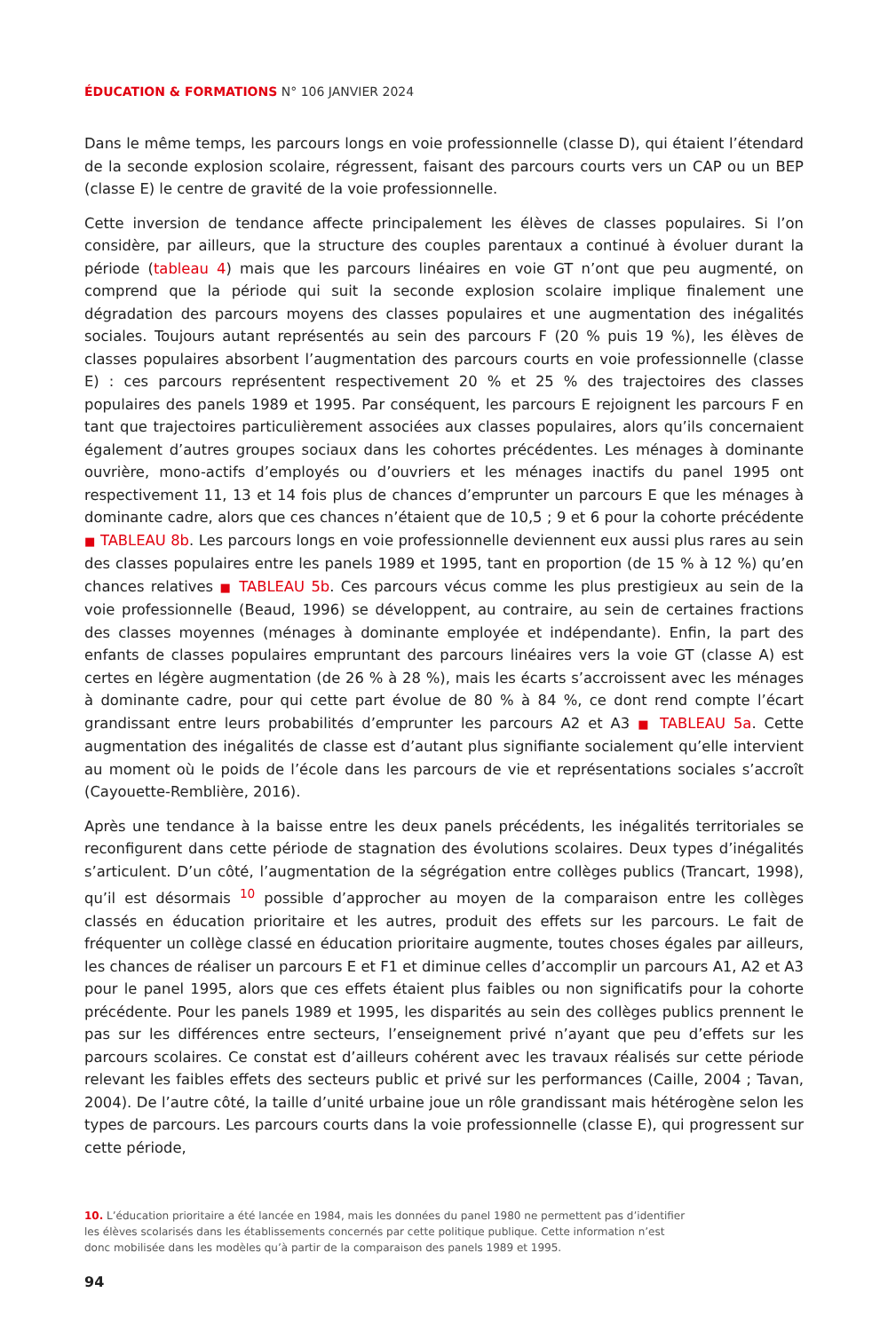ÉDUCATION & FORMATIONS N° 106 JANVIER 2024
Dans le même temps, les parcours longs en voie professionnelle (classe D), qui étaient l’étendard de la seconde explosion scolaire, régressent, faisant des parcours courts vers un CAP ou un BEP (classe E) le centre de gravité de la voie professionnelle.
Cette inversion de tendance affecte principalement les élèves de classes populaires. Si l’on considère, par ailleurs, que la structure des couples parentaux a continué à évoluer durant la période (tableau 4) mais que les parcours linéaires en voie GT n’ont que peu augmenté, on comprend que la période qui suit la seconde explosion scolaire implique finalement une dégradation des parcours moyens des classes populaires et une augmentation des inégalités sociales. Toujours autant représentés au sein des parcours F (20 % puis 19 %), les élèves de classes populaires absorbent l’augmentation des parcours courts en voie professionnelle (classe E) : ces parcours représentent respectivement 20 % et 25 % des trajectoires des classes populaires des panels 1989 et 1995. Par conséquent, les parcours E rejoignent les parcours F en tant que trajectoires particulièrement associées aux classes populaires, alors qu’ils concernaient également d’autres groupes sociaux dans les cohortes précédentes. Les ménages à dominante ouvrière, mono-actifs d’employés ou d’ouvriers et les ménages inactifs du panel 1995 ont respectivement 11, 13 et 14 fois plus de chances d’emprunter un parcours E que les ménages à dominante cadre, alors que ces chances n’étaient que de 10,5 ; 9 et 6 pour la cohorte précédente ■ TABLEAU 8b. Les parcours longs en voie professionnelle deviennent eux aussi plus rares au sein des classes populaires entre les panels 1989 et 1995, tant en proportion (de 15 % à 12 %) qu’en chances relatives ■ TABLEAU 5b. Ces parcours vécus comme les plus prestigieux au sein de la voie professionnelle (Beaud, 1996) se développent, au contraire, au sein de certaines fractions des classes moyennes (ménages à dominante employée et indépendante). Enfin, la part des enfants de classes populaires empruntant des parcours linéaires vers la voie GT (classe A) est certes en légère augmentation (de 26 % à 28 %), mais les écarts s’accroissent avec les ménages à dominante cadre, pour qui cette part évolue de 80 % à 84 %, ce dont rend compte l’écart grandissant entre leurs probabilités d’emprunter les parcours A2 et A3 ■ TABLEAU 5a. Cette augmentation des inégalités de classe est d’autant plus signifiante socialement qu’elle intervient au moment où le poids de l’école dans les parcours de vie et représentations sociales s’accroît (Cayouette-Remblière, 2016).
Après une tendance à la baisse entre les deux panels précédents, les inégalités territoriales se reconfigurent dans cette période de stagnation des évolutions scolaires. Deux types d’inégalités s’articulent. D’un côté, l’augmentation de la ségrégation entre collèges publics (Trancart, 1998), qu’il est désormais <sup>10</sup> possible d’approcher au moyen de la comparaison entre les collèges classés en éducation prioritaire et les autres, produit des effets sur les parcours. Le fait de fréquenter un collège classé en éducation prioritaire augmente, toutes choses égales par ailleurs, les chances de réaliser un parcours E et F1 et diminue celles d’accomplir un parcours A1, A2 et A3 pour le panel 1995, alors que ces effets étaient plus faibles ou non significatifs pour la cohorte précédente. Pour les panels 1989 et 1995, les disparités au sein des collèges publics prennent le pas sur les différences entre secteurs, l’enseignement privé n’ayant que peu d’effets sur les parcours scolaires. Ce constat est d’ailleurs cohérent avec les travaux réalisés sur cette période relevant les faibles effets des secteurs public et privé sur les performances (Caille, 2004 ; Tavan, 2004). De l’autre côté, la taille d’unité urbaine joue un rôle grandissant mais hétérogène selon les types de parcours. Les parcours courts dans la voie professionnelle (classe E), qui progressent sur cette période,
10. L’éducation prioritaire a été lancée en 1984, mais les données du panel 1980 ne permettent pas d’identifier
les élèves scolarisés dans les établissements concernés par cette politique publique. Cette information n’est
donc mobilisée dans les modèles qu’à partir de la comparaison des panels 1989 et 1995.
94